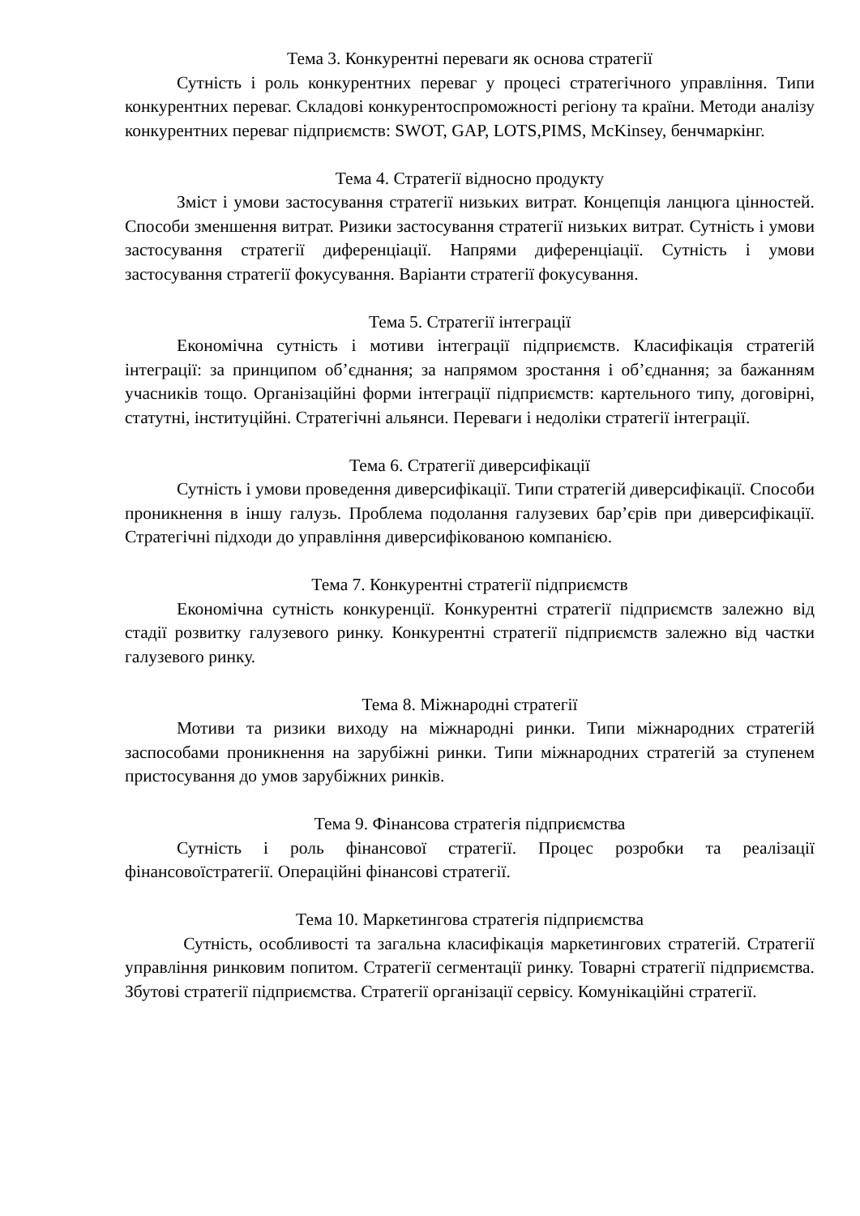Тема 3. Конкурентні переваги як основа стратегії
Сутність і роль конкурентних переваг у процесі стратегічного управління. Типи конкурентних переваг. Складові конкурентоспроможності регіону та країни. Методи аналізу конкурентних переваг підприємств: SWOT, GAP, LOTS,PIMS, McKinsey, бенчмаркінг.
Тема 4. Стратегії відносно продукту
Зміст і умови застосування стратегії низьких витрат. Концепція ланцюга цінностей. Способи зменшення витрат. Ризики застосування стратегії низьких витрат. Сутність і умови застосування стратегії диференціації. Напрями диференціації. Сутність і умови застосування стратегії фокусування. Варіанти стратегії фокусування.
Тема 5. Стратегії інтеграції
Економічна сутність і мотиви інтеграції підприємств. Класифікація стратегій інтеграції: за принципом об’єднання; за напрямом зростання і об’єднання; за бажанням учасників тощо. Організаційні форми інтеграції підприємств: картельного типу, договірні, статутні, інституційні. Стратегічні альянси. Переваги і недоліки стратегії інтеграції.
Тема 6. Стратегії диверсифікації
Сутність і умови проведення диверсифікації. Типи стратегій диверсифікації. Способи проникнення в іншу галузь. Проблема подолання галузевих бар’єрів при диверсифікації. Стратегічні підходи до управління диверсифікованою компанією.
Тема 7. Конкурентні стратегії підприємств
Економічна сутність конкуренції. Конкурентні стратегії підприємств залежно від стадії розвитку галузевого ринку. Конкурентні стратегії підприємств залежно від частки галузевого ринку.
Тема 8. Міжнародні стратегії
Мотиви та ризики виходу на міжнародні ринки. Типи міжнародних стратегій заспособами проникнення на зарубіжні ринки. Типи міжнародних стратегій за ступенем пристосування до умов зарубіжних ринків.
Тема 9. Фінансова стратегія підприємства
Сутність і роль фінансової стратегії. Процес розробки та реалізації фінансовоїстратегії. Операційні фінансові стратегії.
Тема 10. Маркетингова стратегія підприємства
Сутність, особливості та загальна класифікація маркетингових стратегій. Стратегії управління ринковим попитом. Стратегії сегментації ринку. Товарні стратегії підприємства. Збутові стратегії підприємства. Стратегії організації сервісу. Комунікаційні стратегії.